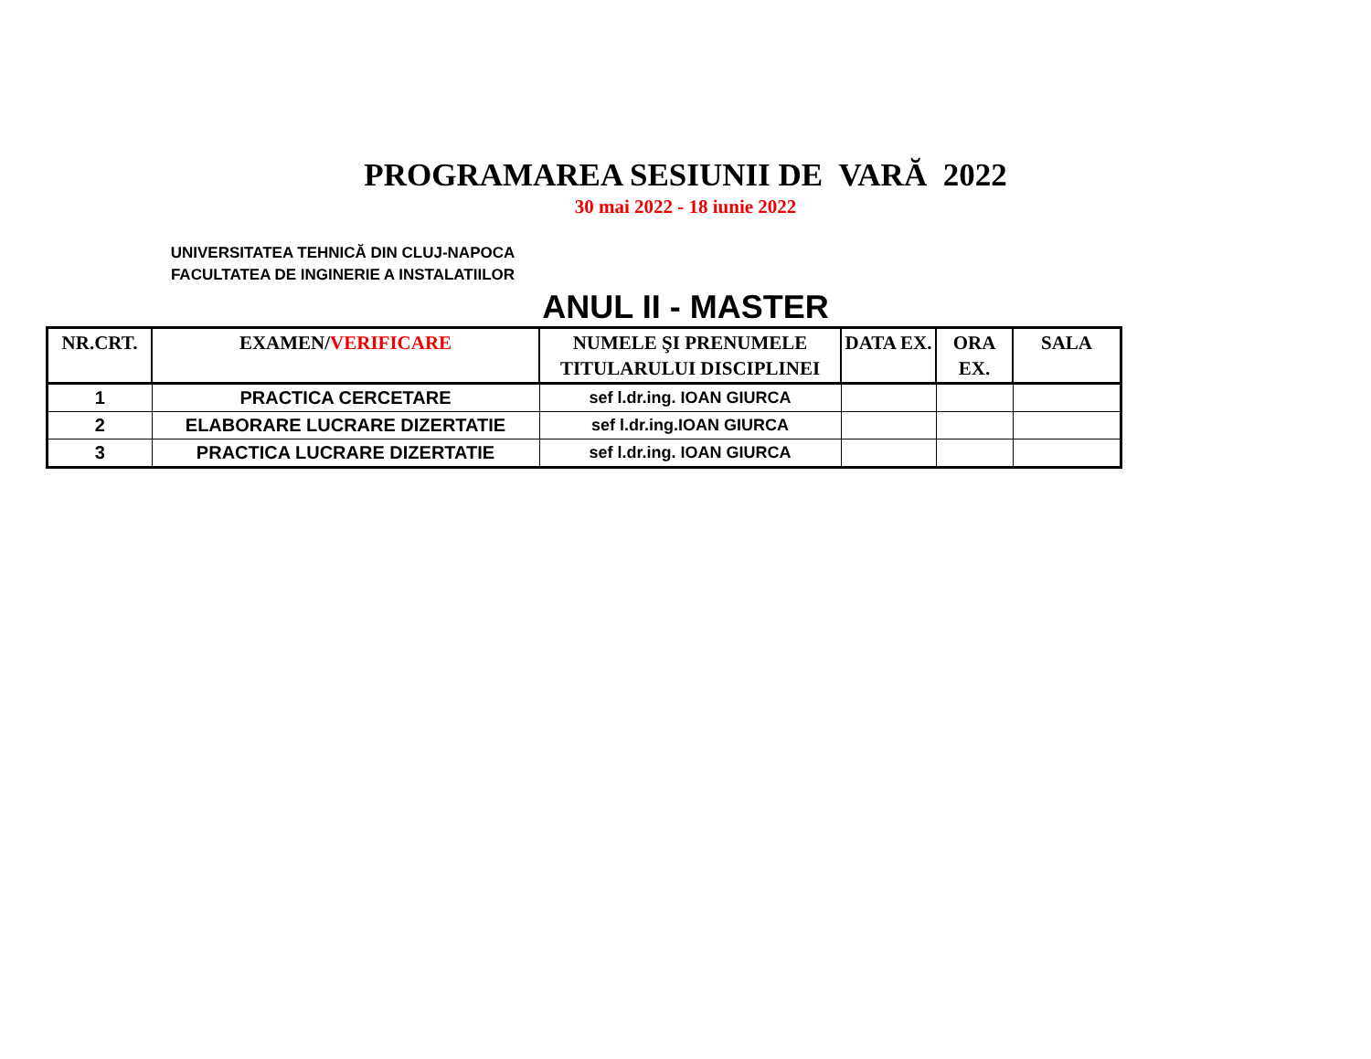PROGRAMAREA SESIUNII DE VARĂ 2022
30 mai 2022 - 18 iunie 2022
UNIVERSITATEA TEHNICĂ DIN CLUJ-NAPOCA
FACULTATEA DE INGINERIE A INSTALATIILOR
ANUL II - MASTER
| NR.CRT. | EXAMEN/ VERIFICARE | NUMELE ŞI PRENUMELE TITULARULUI DISCIPLINEI | DATA EX. | ORA EX. | SALA |
| --- | --- | --- | --- | --- | --- |
| 1 | PRACTICA CERCETARE | sef l.dr.ing. IOAN GIURCA | | | |
| 2 | ELABORARE LUCRARE DIZERTATIE | sef l.dr.ing.IOAN GIURCA | | | |
| 3 | PRACTICA LUCRARE DIZERTATIE | sef l.dr.ing. IOAN GIURCA | | | |